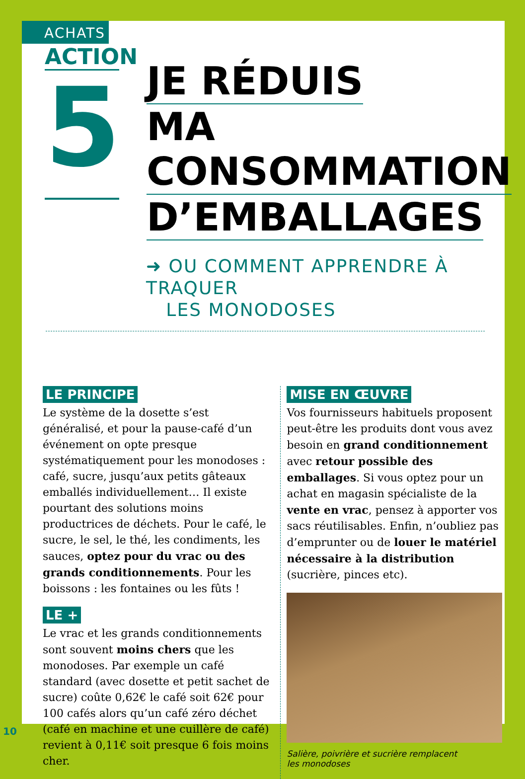ACHATS
ACTION
5
JE RÉDUIS
MA CONSOMMATION
D’EMBALLAGES
➜ OU COMMENT APPRENDRE À TRAQUER
LES MONODOSES
LE PRINCIPE
Le système de la dosette s’est généralisé, et pour la pause-café d’un événement on opte presque systématiquement pour les monodoses : café, sucre, jusqu’aux petits gâteaux emballés individuellement… Il existe pourtant des solutions moins productrices de déchets. Pour le café, le sucre, le sel, le thé, les condiments, les sauces, optez pour du vrac ou des grands conditionnements. Pour les boissons : les fontaines ou les fûts !
LE +
Le vrac et les grands conditionnements sont souvent moins chers que les monodoses. Par exemple un café standard (avec dosette et petit sachet de sucre) coûte 0,62€ le café soit 62€ pour 100 cafés alors qu’un café zéro déchet (café en machine et une cuillère de café) revient à 0,11€ soit presque 6 fois moins cher.
MISE EN ŒUVRE
Vos fournisseurs habituels proposent peut-être les produits dont vous avez besoin en grand conditionnement avec retour possible des emballages. Si vous optez pour un achat en magasin spécialiste de la vente en vrac, pensez à apporter vos sacs réutilisables. Enfin, n’oubliez pas d’emprunter ou de louer le matériel nécessaire à la distribution (sucrière, pinces etc).
Salière, poivrière et sucrière remplacent
les monodoses
10